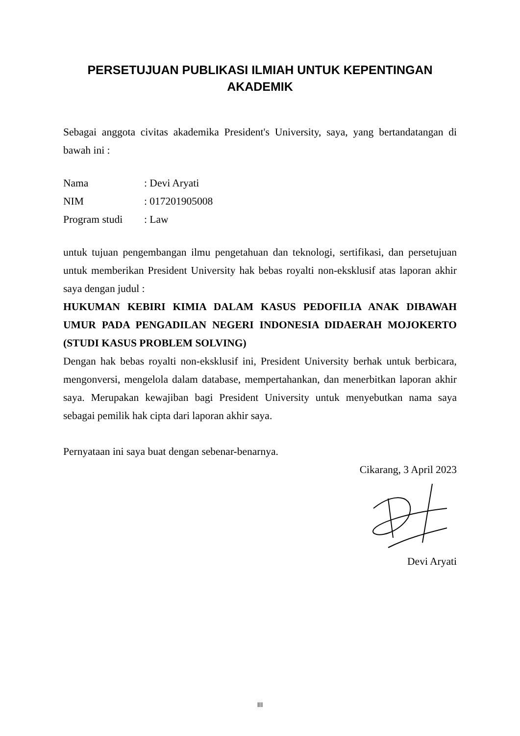PERSETUJUAN PUBLIKASI ILMIAH UNTUK KEPENTINGAN AKADEMIK
Sebagai anggota civitas akademika President's University, saya, yang bertandatangan di bawah ini :
| Nama | : Devi Aryati |
| NIM | : 017201905008 |
| Program studi | : Law |
untuk tujuan pengembangan ilmu pengetahuan dan teknologi, sertifikasi, dan persetujuan untuk memberikan President University hak bebas royalti non-eksklusif atas laporan akhir saya dengan judul :
HUKUMAN KEBIRI KIMIA DALAM KASUS PEDOFILIA ANAK DIBAWAH UMUR PADA PENGADILAN NEGERI INDONESIA DIDAERAH MOJOKERTO (STUDI KASUS PROBLEM SOLVING)
Dengan hak bebas royalti non-eksklusif ini, President University berhak untuk berbicara, mengonversi, mengelola dalam database, mempertahankan, dan menerbitkan laporan akhir saya. Merupakan kewajiban bagi President University untuk menyebutkan nama saya sebagai pemilik hak cipta dari laporan akhir saya.
Pernyataan ini saya buat dengan sebenar-benarnya.
Cikarang, 3 April 2023
Devi Aryati
III